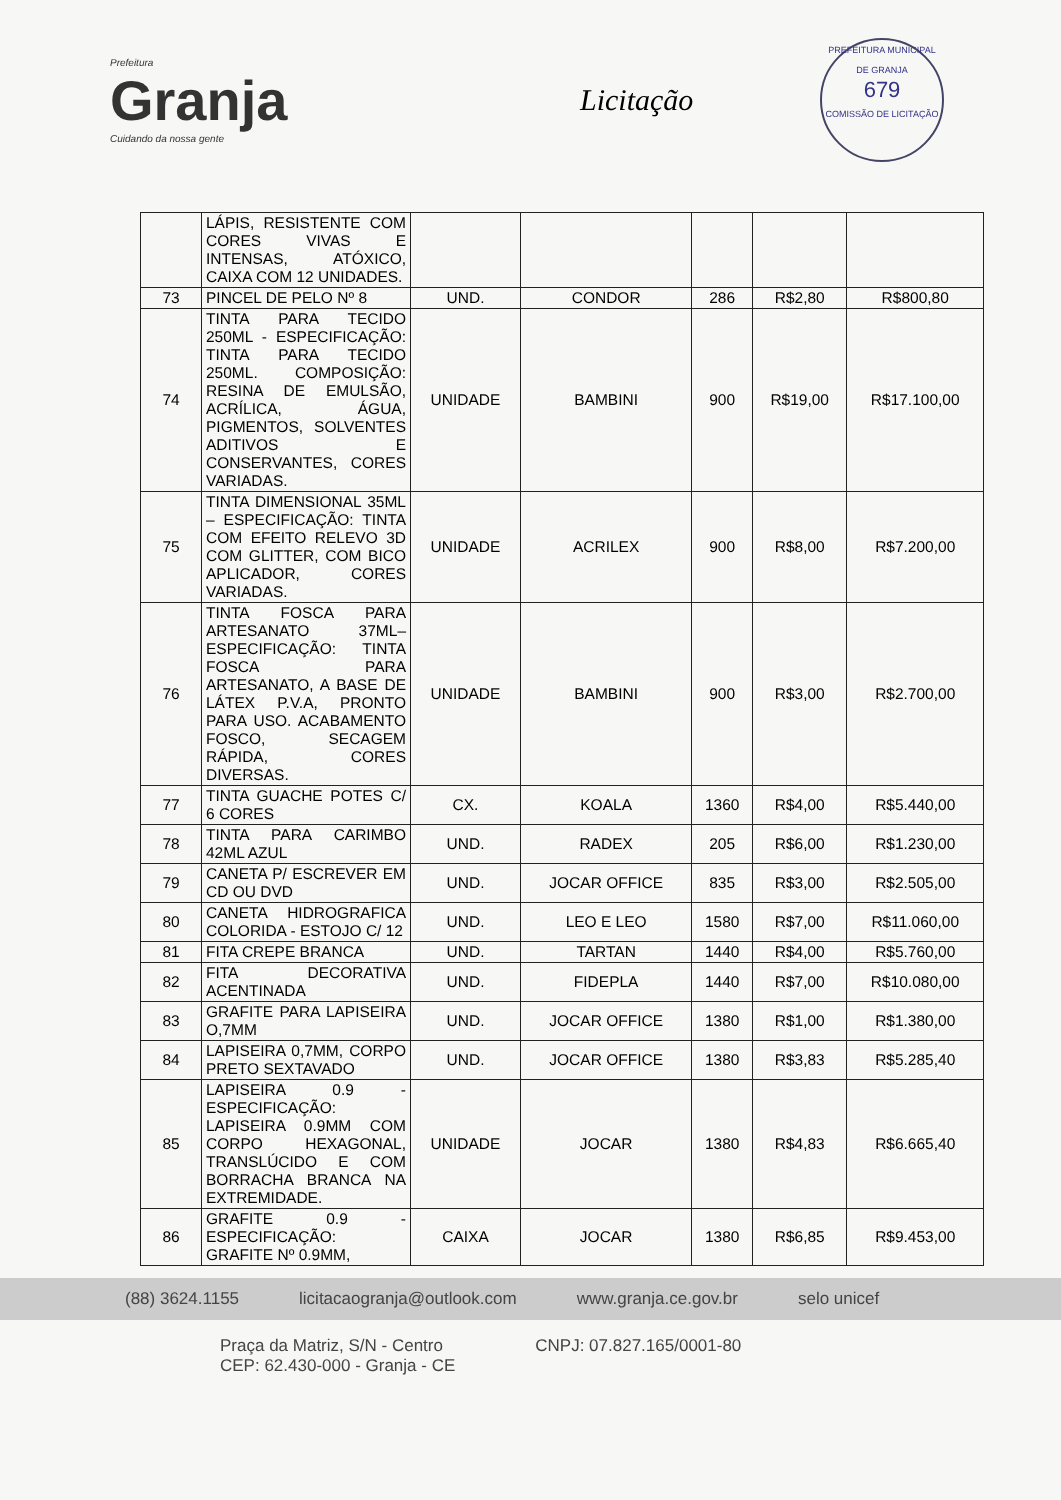Prefeitura
Granja
Cuidando da nossa gente
Licitação
PREFEITURA MUNICIPAL DE GRANJA
679
COMISSÃO DE LICITAÇÃO
| | LÁPIS, RESISTENTE COM CORES VIVAS E INTENSAS, ATÓXICO, CAIXA COM 12 UNIDADES. | | | | | |
| 73 | PINCEL DE PELO Nº 8 | UND. | CONDOR | 286 | R$2,80 | R$800,80 |
| 74 | TINTA PARA TECIDO 250ML - ESPECIFICAÇÃO: TINTA PARA TECIDO 250ML. COMPOSIÇÃO: RESINA DE EMULSÃO, ACRÍLICA, ÁGUA, PIGMENTOS, SOLVENTES ADITIVOS E CONSERVANTES, CORES VARIADAS. | UNIDADE | BAMBINI | 900 | R$19,00 | R$17.100,00 |
| 75 | TINTA DIMENSIONAL 35ML – ESPECIFICAÇÃO: TINTA COM EFEITO RELEVO 3D COM GLITTER, COM BICO APLICADOR, CORES VARIADAS. | UNIDADE | ACRILEX | 900 | R$8,00 | R$7.200,00 |
| 76 | TINTA FOSCA PARA ARTESANATO 37ML– ESPECIFICAÇÃO: TINTA FOSCA PARA ARTESANATO, A BASE DE LÁTEX P.V.A, PRONTO PARA USO. ACABAMENTO FOSCO, SECAGEM RÁPIDA, CORES DIVERSAS. | UNIDADE | BAMBINI | 900 | R$3,00 | R$2.700,00 |
| 77 | TINTA GUACHE POTES C/ 6 CORES | CX. | KOALA | 1360 | R$4,00 | R$5.440,00 |
| 78 | TINTA PARA CARIMBO 42ML AZUL | UND. | RADEX | 205 | R$6,00 | R$1.230,00 |
| 79 | CANETA P/ ESCREVER EM CD OU DVD | UND. | JOCAR OFFICE | 835 | R$3,00 | R$2.505,00 |
| 80 | CANETA HIDROGRAFICA COLORIDA - ESTOJO C/ 12 | UND. | LEO E LEO | 1580 | R$7,00 | R$11.060,00 |
| 81 | FITA CREPE BRANCA | UND. | TARTAN | 1440 | R$4,00 | R$5.760,00 |
| 82 | FITA DECORATIVA ACENTINADA | UND. | FIDEPLA | 1440 | R$7,00 | R$10.080,00 |
| 83 | GRAFITE PARA LAPISEIRA O,7MM | UND. | JOCAR OFFICE | 1380 | R$1,00 | R$1.380,00 |
| 84 | LAPISEIRA 0,7MM, CORPO PRETO SEXTAVADO | UND. | JOCAR OFFICE | 1380 | R$3,83 | R$5.285,40 |
| 85 | LAPISEIRA 0.9 - ESPECIFICAÇÃO: LAPISEIRA 0.9MM COM CORPO HEXAGONAL, TRANSLÚCIDO E COM BORRACHA BRANCA NA EXTREMIDADE. | UNIDADE | JOCAR | 1380 | R$4,83 | R$6.665,40 |
| 86 | GRAFITE 0.9 - ESPECIFICAÇÃO: GRAFITE Nº 0.9MM, | CAIXA | JOCAR | 1380 | R$6,85 | R$9.453,00 |
(88) 3624.1155 licitacaogranja@outlook.com www.granja.ce.gov.br selo unicef
Praça da Matriz, S/N - Centro
CEP: 62.430-000 - Granja - CE CNPJ: 07.827.165/0001-80